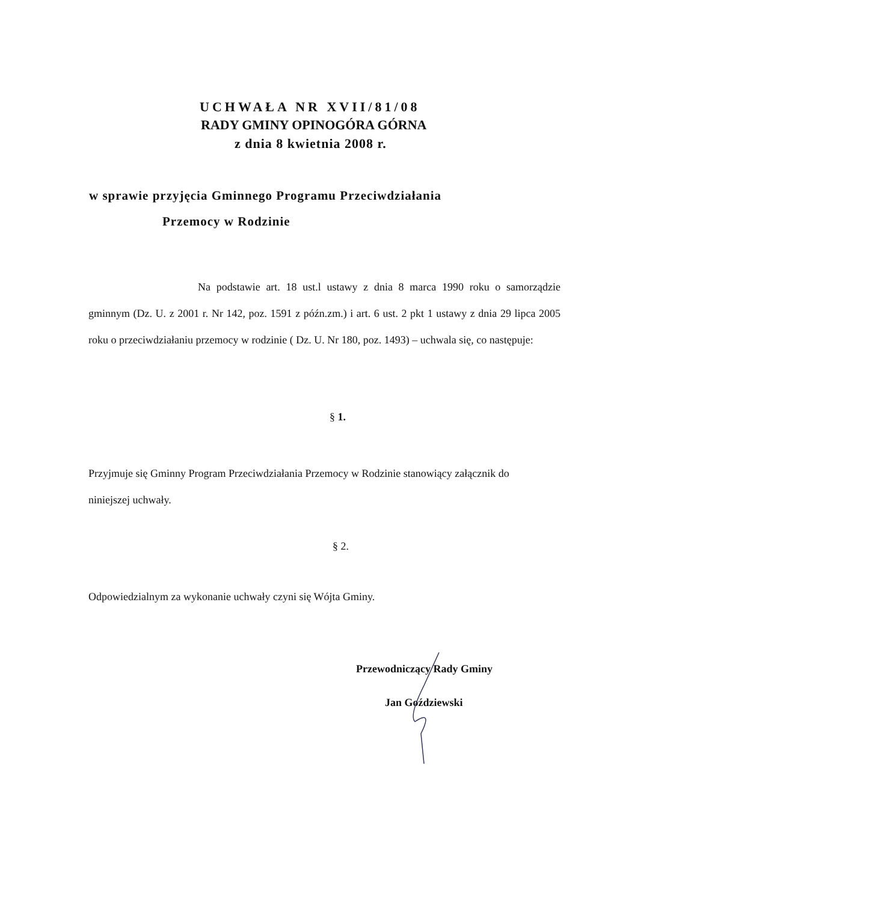UCHWAŁA NR XVII/81/08
RADY GMINY OPINOGÓRA GÓRNA
z dnia 8 kwietnia 2008 r.
w sprawie przyjęcia Gminnego Programu Przeciwdziałania
Przemocy w Rodzinie
Na podstawie art. 18 ust.l ustawy z dnia 8 marca 1990 roku o samorządzie gminnym (Dz. U. z 2001 r. Nr 142, poz. 1591 z późn.zm.) i art. 6 ust. 2 pkt 1 ustawy z dnia 29 lipca 2005 roku o przeciwdziałaniu przemocy w rodzinie ( Dz. U. Nr 180, poz. 1493) – uchwala się, co następuje:
§ 1.
Przyjmuje się Gminny Program Przeciwdziałania Przemocy w Rodzinie stanowiący załącznik do niniejszej uchwały.
§ 2.
Odpowiedzialnym za wykonanie uchwały czyni się Wójta Gminy.
Przewodniczący Rady Gminy
Jan Goździewski